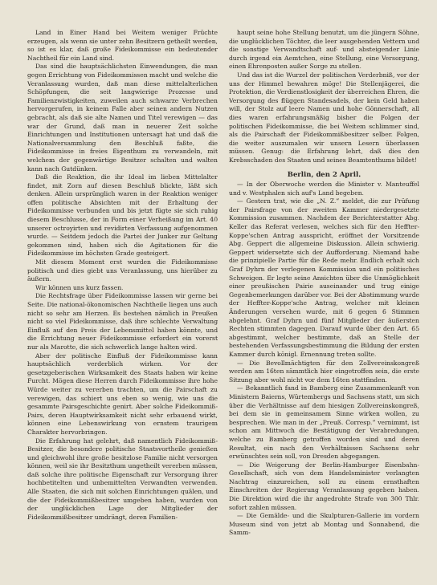Land in Einer Hand bei Weitem weniger Früchte erzeugen, als wenn sie unter zehn Besitzern getheilt werden, so ist es klar, daß große Fideikommisse ein bedeutender Nachtheil für ein Land sind.
Das sind die hauptsächlichsten Einwendungen, die man gegen Errichtung von Fideikommissen macht und welche die Veranlassung wurden, daß man diese mittelalterlichen Schöpfungen, die seit langwierige Prozesse und Familienzwistigkeiten, zuweilen auch schwarze Verbrechen hervorgerufen, in keinem Falle aber seinen andern Nutzen gebracht, als daß sie alte Namen und Titel verewigen — das war der Grund, daß man in neuerer Zeit solche Einrichtungen und Institutionen untersagt hat und daß die Nationalversammlung den Beschluß faßte, die Fideikommisse in freies Eigenthum zu verwandeln, mit welchem der gegenwärtige Besitzer schalten und walten kann nach Gutdünken.
Daß die Reaktion, die ihr Ideal im lieben Mittelalter findet, mit Zorn auf diesen Beschluß blickte, läßt sich denken. Allein ursprünglich waren in der Reaktion weniger offen politische Absichten mit der Erhaltung der Fideikommisse verbunden und bis jetzt fügte sie sich ruhig diesem Beschlusse, der in Form einer Verheißung im Art. 40 unserer octroyirten und revidirten Verfassung aufgenommen wurde. — Seitdem jedoch die Partei der Junker zur Geltung gekommen sind, haben sich die Agitationen für die Fideikommisse im höchsten Grade gesteigert.
Mit diesem Moment erst wurden die Fideikommisse politisch und dies giebt uns Veranlassung, uns hierüber zu äußern.
Wir können uns kurz fassen.
Die Rechtsfrage über Fideikommisse lassen wir gerne bei Seite. Die national-ökonomischen Nachtheile liegen uns auch nicht so sehr am Herzen. Es bestehen nämlich in Preußen nicht so viel Fideikommisse, daß ihre schlechte Verwaltung Einfluß auf den Preis der Lebensmittel haben könnte, und die Errichtung neuer Fideikommisse erfordert ein vorerst nur als Marotte, die sich schwerlich lange halten wird.
Aber der politische Einfluß der Fideikommisse kann hauptsächlich verderblich wirken. Vor der gesetzgeberischen Wirksamkeit des Staats haben wir keine Furcht. Mögen diese Herren durch Fideikommisse ihre hohe Würde weiter zu vererben trachten, um die Pairschaft zu verewigen, das schiert uns eben so wenig, wie uns die gesammte Pairsgeschichte genirt. Aber solche Fideikommiß-Pairs, deren Hauptwirksamkeit nicht sehr erbauend wirkt, können eine Lebenswirkung von ernstem traurigem Charakter hervorbringen.
Die Erfahrung hat gelehrt, daß namentlich Fideikommiß-Besitzer, die besondere politische Staatsvortheile genießen und gleichwohl ihre große besitzlose Familie nicht versorgen können, weil sie ihr Besitzthum ungetheilt vererben müssen, daß solche ihre politische Eigenschaft zur Versorgung ihrer hochbetitelten und unbemittelten Verwandten verwenden. Alle Staaten, die sich mit solchen Einrichtungen quälen, und die der Fideikommißbesitzer umgeben haben, wurden von der unglücklichen Lage der Mitglieder der Fideikommißbesitzer umdrängt, deren Familien-
haupt seine hohe Stellung benutzt, um die jüngern Söhne, die unglücklichen Töchter, die leer ausgehenden Vettern und die sonstige Verwandtschaft auf- und absteigender Linie durch irgend ein Aemtchen, eine Stellung, eine Versorgung, einen Ehrenposten außer Sorge zu stellen.
Und das ist die Wurzel der politischen Verderbniß, vor der uns der Himmel bewahren möge! Die Stellenjägerei, die Protektion, die Verdienstlosigkeit der überreichen Ehren, die Versorgung des flüggen Standesadels, der kein Geld haben will, der Stolz auf leere Namen und hohe Gönnerschaft, all dies waren erfahrungsmäßig bisher die Folgen der politischen Fideikommisse, die bei Weitem schlimmer sind, als die Pairschaft der Fideikommißbesitzer selber. Folgen, die weiter auszumalen wir unsern Lesern überlassen müssen. Genug: die Erfahrung lehrt, daß dies den Krebsschaden des Staaten und seines Beamtenthums bildet!
Berlin, den 2 April.
— In der Oberwoche werden die Minister v. Manteuffel und v. Westphalen sich auf's Land begeben.
— Gestern trat, wie die „N. Z.“ meldet, die zur Prüfung der Pairsfrage von der zweiten Kammer niedergesetzte Kommission zusammen. Nachdem der Berichterstatter Abg. Keller das Referat verlesen, welches sich für den Heffter-Koppe'schen Antrag ausspricht, eröffnet der Vorsitzende Abg. Geppert die allgemeine Diskussion. Allein schwierig. Geppert widersetzte sich der Aufforderung. Niemand habe die prinzipielle Partie für die Rede mehr. Endlich erhalt sich Graf Dyhrn der verlegenen Kommission und ein politisches Schweigen. Er legte seine Ansichten über die Unmöglichkeit einer preußischen Pairie auseinander und trug einige Gegenbemerkungen darüber vor. Bei der Abstimmung wurde der Heffter-Koppe'sche Antrag, welcher mit kleinen Änderungen versehen wurde, mit 6 gegen 6 Stimmen abgelehnt. Graf Dyhrn und fünf Mitglieder der äußersten Rechten stimmten dagegen. Darauf wurde über den Art. 65 abgestimmt, welcher bestimmte, daß an Stelle der bestehenden Verfassungsbestimmung die Bildung der ersten Kammer durch königl. Ernennung treten sollte.
— Die Bevollmächtigten für den Zollvereinskongreß werden am 16ten sämmtlich hier eingetroffen sein, die erste Sitzung aber wohl nicht vor dem 16ten stattfinden.
— Bekanntlich fand in Bamberg eine Zusammenkunft von Ministern Baierns, Würtembergs und Sachsens statt, um sich über die Verhältnisse auf dem hiesigen Zollvereinskongreß, bei dem sie in gemeinsamem Sinne wirken wollen, zu besprechen. Wie man in der „Preuß. Corresp.“ vernimmt, ist schon am Mittwoch die Bestätigung der Verabredungen, welche zu Bamberg getroffen worden sind und deren Resultat, ein nach den Verhältnissen Sachsens sehr erwünschtes sein soll, von Dresden abgegangen.
— Die Weigerung der Berlin-Hamburger Eisenbahn-Gesellschaft, sich von dem Handelsminister verlangten Nachtrag einzureichen, soll zu einem ernsthaften Einschreiten der Regierung Veranlassung gegeben haben. Die Direktion wird die ihr angedrohte Strafe von 300 Thlr. sofort zahlen müssen.
— Die Gemälde- und die Skulpturen-Gallerie im vordern Museum sind von jetzt ab Montag und Sonnabend, die Samm-